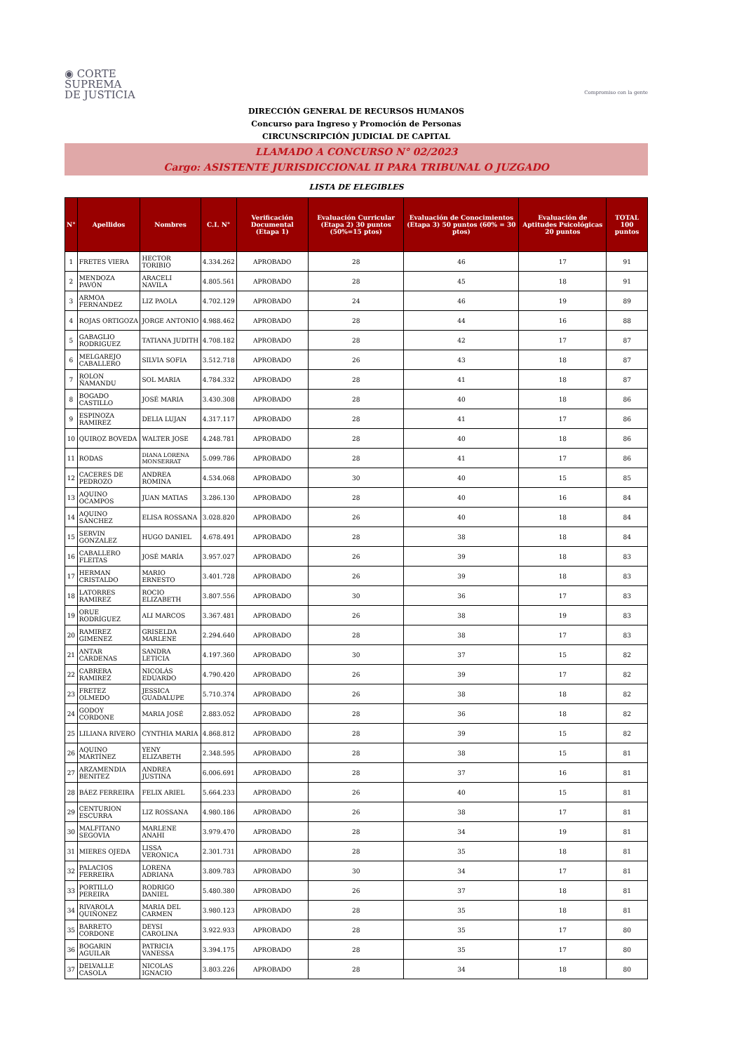◉ CORTE
SUPREMA
DE JUSTICIA
Compromiso con la gente
DIRECCIÓN GENERAL DE RECURSOS HUMANOS
Concurso para Ingreso y Promoción de Personas
CIRCUNSCRIPCIÓN JUDICIAL DE CAPITAL
LLAMADO A CONCURSO N° 02/2023
Cargo: ASISTENTE JURISDICCIONAL II PARA TRIBUNAL O JUZGADO
LISTA DE ELEGIBLES
| N° | Apellidos | Nombres | C.I. N° | Verificación Documental (Etapa 1) | Evaluación Curricular (Etapa 2) 30 puntos (50%=15 ptos) | Evaluación de Conocimientos (Etapa 3) 50 puntos (60% = 30 ptos) | Evaluación de Aptitudes Psicológicas 20 puntos | TOTAL 100 puntos |
| --- | --- | --- | --- | --- | --- | --- | --- | --- |
| 1 | FRETES VIERA | HECTOR TORIBIO | 4.334.262 | APROBADO | 28 | 46 | 17 | 91 |
| 2 | MENDOZA PAVÓN | ARACELI NAVILA | 4.805.561 | APROBADO | 28 | 45 | 18 | 91 |
| 3 | ARMOA FERNANDEZ | LIZ PAOLA | 4.702.129 | APROBADO | 24 | 46 | 19 | 89 |
| 4 | ROJAS ORTIGOZA | JORGE ANTONIO | 4.988.462 | APROBADO | 28 | 44 | 16 | 88 |
| 5 | GABAGLIO RODRIGUEZ | TATIANA JUDITH | 4.708.182 | APROBADO | 28 | 42 | 17 | 87 |
| 6 | MELGAREJO CABALLERO | SILVIA SOFIA | 3.512.718 | APROBADO | 26 | 43 | 18 | 87 |
| 7 | ROLON ÑAMANDU | SOL MARIA | 4.784.332 | APROBADO | 28 | 41 | 18 | 87 |
| 8 | BOGADO CASTILLO | JOSÉ MARIA | 3.430.308 | APROBADO | 28 | 40 | 18 | 86 |
| 9 | ESPINOZA RAMIREZ | DELIA LUJAN | 4.317.117 | APROBADO | 28 | 41 | 17 | 86 |
| 10 | QUIROZ BOVEDA | WALTER JOSE | 4.248.781 | APROBADO | 28 | 40 | 18 | 86 |
| 11 | RODAS | DIANA LORENA MONSERRAT | 5.099.786 | APROBADO | 28 | 41 | 17 | 86 |
| 12 | CACERES DE PEDROZO | ANDREA ROMINA | 4.534.068 | APROBADO | 30 | 40 | 15 | 85 |
| 13 | AQUINO OCAMPOS | JUAN MATIAS | 3.286.130 | APROBADO | 28 | 40 | 16 | 84 |
| 14 | AQUINO SÁNCHEZ | ELISA ROSSANA | 3.028.820 | APROBADO | 26 | 40 | 18 | 84 |
| 15 | SERVIN GONZALEZ | HUGO DANIEL | 4.678.491 | APROBADO | 28 | 38 | 18 | 84 |
| 16 | CABALLERO FLEITAS | JOSÉ MARÍA | 3.957.027 | APROBADO | 26 | 39 | 18 | 83 |
| 17 | HERMAN CRISTALDO | MARIO ERNESTO | 3.401.728 | APROBADO | 26 | 39 | 18 | 83 |
| 18 | LATORRES RAMIREZ | ROCIO ELIZABETH | 3.807.556 | APROBADO | 30 | 36 | 17 | 83 |
| 19 | ORUE RODRÍGUEZ | ALI MARCOS | 3.367.481 | APROBADO | 26 | 38 | 19 | 83 |
| 20 | RAMIREZ GIMENEZ | GRISELDA MARLENE | 2.294.640 | APROBADO | 28 | 38 | 17 | 83 |
| 21 | ANTAR CÁRDENAS | SANDRA LETICIA | 4.197.360 | APROBADO | 30 | 37 | 15 | 82 |
| 22 | CABRERA RAMIREZ | NICOLÁS EDUARDO | 4.790.420 | APROBADO | 26 | 39 | 17 | 82 |
| 23 | FRETEZ OLMEDO | JESSICA GUADALUPE | 5.710.374 | APROBADO | 26 | 38 | 18 | 82 |
| 24 | GODOY CORDONE | MARIA JOSÉ | 2.883.052 | APROBADO | 28 | 36 | 18 | 82 |
| 25 | LILIANA RIVERO | CYNTHIA MARIA | 4.868.812 | APROBADO | 28 | 39 | 15 | 82 |
| 26 | AQUINO MARTÍNEZ | YENY ELIZABETH | 2.348.595 | APROBADO | 28 | 38 | 15 | 81 |
| 27 | ARZAMENDIA BENITEZ | ANDREA JUSTINA | 6.006.691 | APROBADO | 28 | 37 | 16 | 81 |
| 28 | BÁEZ FERREIRA | FELIX ARIEL | 5.664.233 | APROBADO | 26 | 40 | 15 | 81 |
| 29 | CENTURION ESCURRA | LIZ ROSSANA | 4.980.186 | APROBADO | 26 | 38 | 17 | 81 |
| 30 | MALFITANO SEGOVIA | MARLENE ANAHI | 3.979.470 | APROBADO | 28 | 34 | 19 | 81 |
| 31 | MIERES OJEDA | LISSA VERONICA | 2.301.731 | APROBADO | 28 | 35 | 18 | 81 |
| 32 | PALACIOS FERREIRA | LORENA ADRIANA | 3.809.783 | APROBADO | 30 | 34 | 17 | 81 |
| 33 | PORTILLO PEREIRA | RODRIGO DANIEL | 5.480.380 | APROBADO | 26 | 37 | 18 | 81 |
| 34 | RIVAROLA QUIÑONEZ | MARIA DEL CARMEN | 3.980.123 | APROBADO | 28 | 35 | 18 | 81 |
| 35 | BARRETO CORDONE | DEYSI CAROLINA | 3.922.933 | APROBADO | 28 | 35 | 17 | 80 |
| 36 | BOGARIN AGUILAR | PATRICIA VANESSA | 3.394.175 | APROBADO | 28 | 35 | 17 | 80 |
| 37 | DELVALLE CASOLA | NICOLAS IGNACIO | 3.803.226 | APROBADO | 28 | 34 | 18 | 80 |